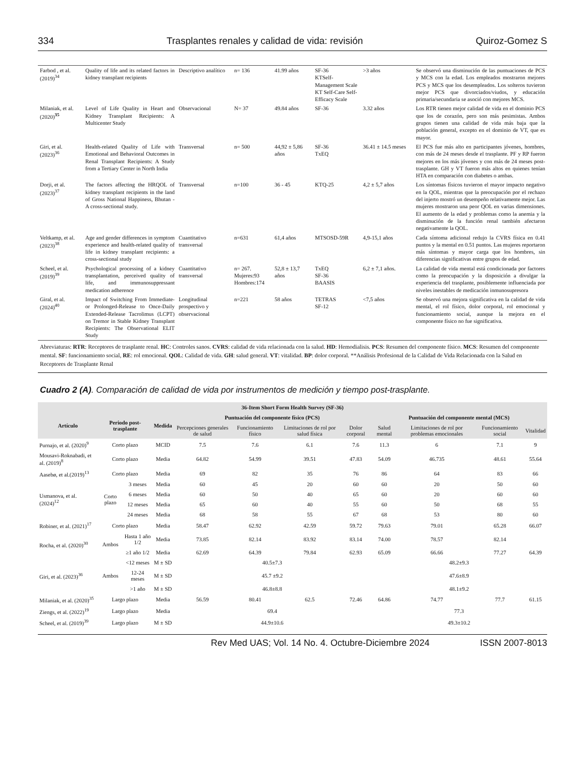334 Trasplantes renales y calidad de vida: revisión Quiroz-Gomez S
| Farbod , et al. (2019)<sup>34</sup> | Quality of life and its related factors in kidney transplant recipients | Descriptivo analítico | n= 136 | 41.99 años | SF-36 KTSelf-Management Scale KT Self-Care Self-Efficacy Scale | >3 años | Se observó una disminución de las puntuaciones de PCS y MCS con la edad. Los empleados mostraron mejores PCS y MCS que los desempleados. Los solteros tuvieron mejor PCS que divorciados/viudos, y educación primaria/secundaria se asoció con mejores MCS. |
| Milaniak, et al. (2020)<sup>35</sup> | Level of Life Quality in Heart and Kidney Transplant Recipients: A Multicenter Study | Observacional | N= 37 | 49.84 años | SF-36 | 3.32 años | Los RTR tienen mejor calidad de vida en el dominio PCS que los de corazón, pero son más pesimistas. Ambos grupos tienen una calidad de vida más baja que la población general, excepto en el dominio de VT, que es mayor. |
| Giri, et al. (2023)<sup>36</sup> | Health-related Quality of Life with Emotional and Behavioral Outcomes in Renal Transplant Recipients: A Study from a Tertiary Center in North India | Transversal | n= 500 | 44,92 ± 5,86 años | SF-36 TxEQ | 36.41 ± 14.5 meses | El PCS fue más alto en participantes jóvenes, hombres, con más de 24 meses desde el trasplante. PF y RP fueron mejores en los más jóvenes y con más de 24 meses post-trasplante. GH y VT fueron más altos en quienes tenían HTA en comparación con diabetes o ambas. |
| Dorji, et al. (2023)<sup>37</sup> | The factors affecting the HRQOL of kidney transplant recipients in the land of Gross National Happiness, Bhutan - A cross-sectional study. | Transversal | n=100 | 36 - 45 | KTQ-25 | 4,2 ± 5,7 años | Los síntomas físicos tuvieron el mayor impacto negativo en la QOL, mientras que la preocupación por el rechazo del injerto mostró un desempeño relativamente mejor. Las mujeres mostraron una peor QOL en varias dimensiones. El aumento de la edad y problemas como la anemia y la disminución de la función renal también afectaron negativamente la QOL. |
| Veltkamp, et al. (2023)<sup>38</sup> | Age and gender differences in symptom experience and health-related quality of life in kidney transplant recipients: a cross-sectional study | Cuantitativo transversal | n=631 | 61,4 años | MTSOSD-59R | 4,9-15,1 años | Cada síntoma adicional redujo la CVRS física en 0.41 puntos y la mental en 0.51 puntos. Las mujeres reportaron más síntomas y mayor carga que los hombres, sin diferencias significativas entre grupos de edad. |
| Scheel, et al. (2019)<sup>39</sup> | Psychological processing of a kidney transplantation, perceived quality of life, and immunosuppressant medication adherence | Cuantitativo transversal | n= 267. Mujeres:93 Hombres:174 | 52,8 ± 13,7 años | TxEQ SF-36 BAASIS | 6,2 ± 7,1 años. | La calidad de vida mental está condicionada por factores como la preocupación y la disposición a divulgar la experiencia del trasplante, posiblemente influenciada por niveles inestables de medicación inmunosupresora |
| Giral, et al. (2024)<sup>40</sup> | Impact of Switching From Immediate- or Prolonged-Release to Once-Daily Extended-Release Tacrolimus (LCPT) on Tremor in Stable Kidney Transplant Recipients: The Observational ELIT Study | Longitudinal prospectivo y observacional | n=221 | 58 años | TETRAS SF-12 | <7,5 años | Se observó una mejora significativa en la calidad de vida mental, el rol físico, dolor corporal, rol emocional y funcionamiento social, aunque la mejora en el componente físico no fue significativa. |
Abreviaturas: RTR: Receptores de trasplante renal. HC: Controles sanos. CVRS: calidad de vida relacionada con la salud. HD: Hemodialisis. PCS: Resumen del componente físico. MCS: Resumen del componente mental. SF: funcionamiento social, RE: rol emocional. QOL: Calidad de vida. GH: salud general. VT: vitalidad. BP: dolor corporal. **Análisis Profesional de la Calidad de Vida Relacionada con la Salud en Receptores de Trasplante Renal
Cuadro 2 (A). Comparación de calidad de vida por instrumentos de medición y tiempo post-trasplante.
| 36-Item Short Form Health Survey (SF-36) | | | | | | | | | | | |
| --- | --- | --- | --- | --- | --- | --- | --- | --- | --- | --- | --- |
| Artículo | Periodo post-trasplante | | Medida | Puntuación del componente físico (PCS) | | | | Puntuación del componente mental (MCS) | | | |
| | | | | Percepciones generales de salud | Funcionamiento físico | Limitaciones de rol por salud física | Dolor corporal | Salud mental | Limitaciones de rol por problemas emocionales | Funcionamiento social | Vitalidad |
| Purnajo, et al. (2020)<sup>9</sup> | Corto plazo | | MCID | 7.5 | 7.6 | 6.1 | 7.6 | 11.3 | 6 | 7.1 | 9 |
| Mousavi-Roknabadi, et al. (2019)<sup>8</sup> | Corto plazo | | Media | 64.82 | 54.99 | 39.51 | 47.83 | 54.09 | 46.735 | 48.61 | 55.64 |
| Aasebø, et al.(2019)<sup>13</sup> | Corto plazo | | Media | 69 | 82 | 35 | 76 | 86 | 64 | 83 | 66 |
| Usmanova, et al. (2024)<sup>12</sup> | Corto plazo | 3 meses | Media | 60 | 45 | 20 | 60 | 60 | 20 | 50 | 60 |
| | | 6 meses | Media | 60 | 50 | 40 | 65 | 60 | 20 | 60 | 60 |
| | | 12 meses | Media | 65 | 60 | 40 | 55 | 60 | 50 | 68 | 55 |
| | | 24 meses | Media | 68 | 58 | 55 | 67 | 68 | 53 | 80 | 60 |
| Robiner, et al. (2021)<sup>17</sup> | Corto plazo | | Media | 58.47 | 62.92 | 42.59 | 59.72 | 79.63 | 79.01 | 65.28 | 66.07 |
| Rocha, et al. (2020)<sup>30</sup> | Ambos | Hasta 1 año 1/2 | Media | 73.85 | 82.14 | 83.92 | 83.14 | 74.00 | 78.57 | 82.14 | |
| | | ≥1 año 1/2 | Media | 62.69 | 64.39 | 79.84 | 62.93 | 65.09 | 66.66 | 77.27 | 64.39 |
| Giri, et al. (2023)<sup>36</sup> | Ambos | <12 meses | M ± SD | 40.5±7.3 | | | | 48.2±9.3 | | | |
| | | 12-24 meses | M ± SD | 45.7 ±9.2 | | | | 47.6±8.9 | | | |
| | | >1 año | M ± SD | 46.8±8.8 | | | | 48.1±9.2 | | | |
| Milaniak, et al. (2020)<sup>35</sup> | Largo plazo | | Media | 56.59 | 80.41 | 62.5 | 72.46 | 64.86 | 74.77 | 77.7 | 61.15 |
| Ziengs, et al. (2022)<sup>19</sup> | Largo plazo | | Media | 69.4 | | | | 77.3 | | | |
| Scheel, et al. (2019)<sup>39</sup> | Largo plazo | | M ± SD | 44.9±10.6 | | | | 49.3±10.2 | | | |
Rev Med UAS; Vol. 14 No. 4. Octubre-Diciembre 2024 ISSN 2007-8013